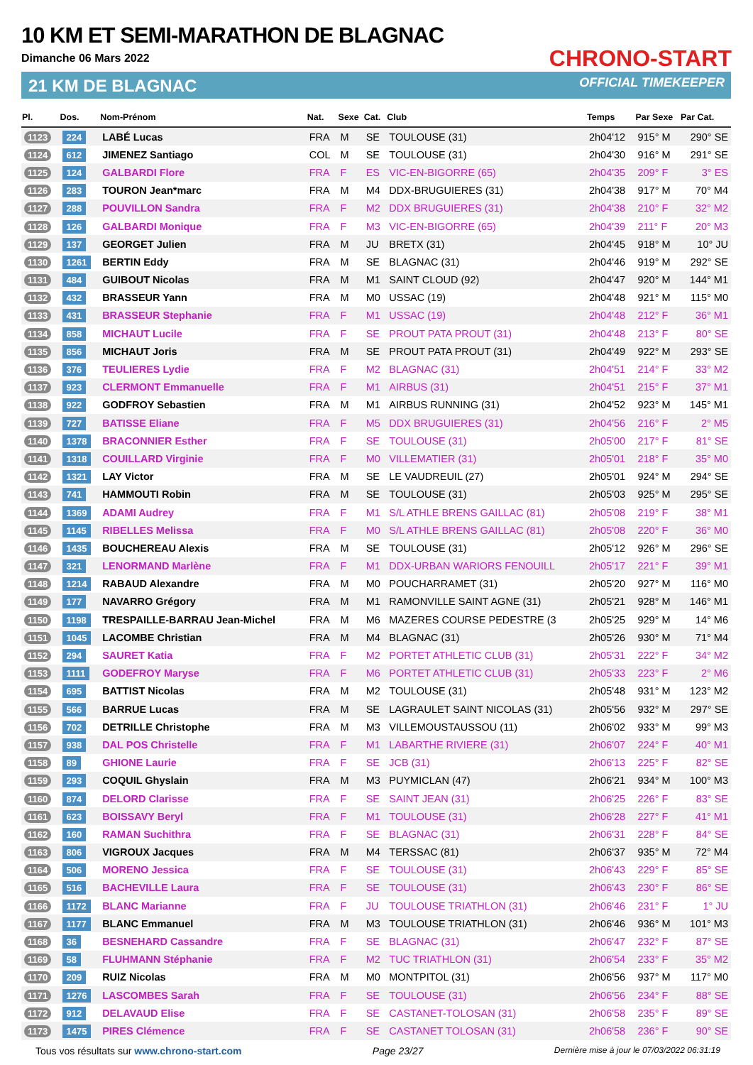10 KM ET SEMI-MARATHON DE BLAGNAC
Dimanche 06 Mars 2022
21 KM DE BLAGNAC
CHRONO-START
OFFICIAL TIMEKEEPER
| Pl. | Dos. | Nom-Prénom | Nat. | Sexe | Cat. | Club | Temps | Par Sexe | Par Cat. |
| --- | --- | --- | --- | --- | --- | --- | --- | --- | --- |
| 1123 | 224 | LABÉ Lucas | FRA | M | SE | TOULOUSE (31) | 2h04'12 | 915° M | 290° SE |
| 1124 | 612 | JIMENEZ Santiago | COL | M | SE | TOULOUSE (31) | 2h04'30 | 916° M | 291° SE |
| 1125 | 124 | GALBARDI Flore | FRA | F | ES | VIC-EN-BIGORRE (65) | 2h04'35 | 209° F | 3° ES |
| 1126 | 283 | TOURON Jean*marc | FRA | M | M4 | DDX-BRUGUIERES (31) | 2h04'38 | 917° M | 70° M4 |
| 1127 | 288 | POUVILLON Sandra | FRA | F | M2 | DDX BRUGUIERES (31) | 2h04'38 | 210° F | 32° M2 |
| 1128 | 126 | GALBARDI Monique | FRA | F | M3 | VIC-EN-BIGORRE (65) | 2h04'39 | 211° F | 20° M3 |
| 1129 | 137 | GEORGET Julien | FRA | M | JU | BRETX (31) | 2h04'45 | 918° M | 10° JU |
| 1130 | 1261 | BERTIN Eddy | FRA | M | SE | BLAGNAC (31) | 2h04'46 | 919° M | 292° SE |
| 1131 | 484 | GUIBOUT Nicolas | FRA | M | M1 | SAINT CLOUD (92) | 2h04'47 | 920° M | 144° M1 |
| 1132 | 432 | BRASSEUR Yann | FRA | M | M0 | USSAC (19) | 2h04'48 | 921° M | 115° M0 |
| 1133 | 431 | BRASSEUR Stephanie | FRA | F | M1 | USSAC (19) | 2h04'48 | 212° F | 36° M1 |
| 1134 | 858 | MICHAUT Lucile | FRA | F | SE | PROUT PATA PROUT (31) | 2h04'48 | 213° F | 80° SE |
| 1135 | 856 | MICHAUT Joris | FRA | M | SE | PROUT PATA PROUT (31) | 2h04'49 | 922° M | 293° SE |
| 1136 | 376 | TEULIERES Lydie | FRA | F | M2 | BLAGNAC (31) | 2h04'51 | 214° F | 33° M2 |
| 1137 | 923 | CLERMONT Emmanuelle | FRA | F | M1 | AIRBUS (31) | 2h04'51 | 215° F | 37° M1 |
| 1138 | 922 | GODFROY Sebastien | FRA | M | M1 | AIRBUS RUNNING (31) | 2h04'52 | 923° M | 145° M1 |
| 1139 | 727 | BATISSE Eliane | FRA | F | M5 | DDX BRUGUIERES (31) | 2h04'56 | 216° F | 2° M5 |
| 1140 | 1378 | BRACONNIER Esther | FRA | F | SE | TOULOUSE (31) | 2h05'00 | 217° F | 81° SE |
| 1141 | 1318 | COUILLARD Virginie | FRA | F | M0 | VILLEMATIER (31) | 2h05'01 | 218° F | 35° M0 |
| 1142 | 1321 | LAY Victor | FRA | M | SE | LE VAUDREUIL (27) | 2h05'01 | 924° M | 294° SE |
| 1143 | 741 | HAMMOUTI Robin | FRA | M | SE | TOULOUSE (31) | 2h05'03 | 925° M | 295° SE |
| 1144 | 1369 | ADAMI Audrey | FRA | F | M1 | S/L ATHLE BRENS GAILLAC (81) | 2h05'08 | 219° F | 38° M1 |
| 1145 | 1145 | RIBELLES Melissa | FRA | F | M0 | S/L ATHLE BRENS GAILLAC (81) | 2h05'08 | 220° F | 36° M0 |
| 1146 | 1435 | BOUCHEREAU Alexis | FRA | M | SE | TOULOUSE (31) | 2h05'12 | 926° M | 296° SE |
| 1147 | 321 | LENORMAND Marlène | FRA | F | M1 | DDX-URBAN WARIORS FENOUILL | 2h05'17 | 221° F | 39° M1 |
| 1148 | 1214 | RABAUD Alexandre | FRA | M | M0 | POUCHARRAMET (31) | 2h05'20 | 927° M | 116° M0 |
| 1149 | 177 | NAVARRO Grégory | FRA | M | M1 | RAMONVILLE SAINT AGNE (31) | 2h05'21 | 928° M | 146° M1 |
| 1150 | 1198 | TRESPAILLE-BARRAU Jean-Michel | FRA | M | M6 | MAZERES COURSE PEDESTRE (3 | 2h05'25 | 929° M | 14° M6 |
| 1151 | 1045 | LACOMBE Christian | FRA | M | M4 | BLAGNAC (31) | 2h05'26 | 930° M | 71° M4 |
| 1152 | 294 | SAURET Katia | FRA | F | M2 | PORTET ATHLETIC CLUB (31) | 2h05'31 | 222° F | 34° M2 |
| 1153 | 1111 | GODEFROY Maryse | FRA | F | M6 | PORTET ATHLETIC CLUB (31) | 2h05'33 | 223° F | 2° M6 |
| 1154 | 695 | BATTIST Nicolas | FRA | M | M2 | TOULOUSE (31) | 2h05'48 | 931° M | 123° M2 |
| 1155 | 566 | BARRUE Lucas | FRA | M | SE | LAGRAULET SAINT NICOLAS (31) | 2h05'56 | 932° M | 297° SE |
| 1156 | 702 | DETRILLE Christophe | FRA | M | M3 | VILLEMOUSTAUSSOU (11) | 2h06'02 | 933° M | 99° M3 |
| 1157 | 938 | DAL POS Christelle | FRA | F | M1 | LABARTHE RIVIERE (31) | 2h06'07 | 224° F | 40° M1 |
| 1158 | 89 | GHIONE Laurie | FRA | F | SE | JCB (31) | 2h06'13 | 225° F | 82° SE |
| 1159 | 293 | COQUIL Ghyslain | FRA | M | M3 | PUYMICLAN (47) | 2h06'21 | 934° M | 100° M3 |
| 1160 | 874 | DELORD Clarisse | FRA | F | SE | SAINT JEAN (31) | 2h06'25 | 226° F | 83° SE |
| 1161 | 623 | BOISSAVY Beryl | FRA | F | M1 | TOULOUSE (31) | 2h06'28 | 227° F | 41° M1 |
| 1162 | 160 | RAMAN Suchithra | FRA | F | SE | BLAGNAC (31) | 2h06'31 | 228° F | 84° SE |
| 1163 | 806 | VIGROUX Jacques | FRA | M | M4 | TERSSAC (81) | 2h06'37 | 935° M | 72° M4 |
| 1164 | 506 | MORENO Jessica | FRA | F | SE | TOULOUSE (31) | 2h06'43 | 229° F | 85° SE |
| 1165 | 516 | BACHEVILLE Laura | FRA | F | SE | TOULOUSE (31) | 2h06'43 | 230° F | 86° SE |
| 1166 | 1172 | BLANC Marianne | FRA | F | JU | TOULOUSE TRIATHLON (31) | 2h06'46 | 231° F | 1° JU |
| 1167 | 1177 | BLANC Emmanuel | FRA | M | M3 | TOULOUSE TRIATHLON (31) | 2h06'46 | 936° M | 101° M3 |
| 1168 | 36 | BESNEHARD Cassandre | FRA | F | SE | BLAGNAC (31) | 2h06'47 | 232° F | 87° SE |
| 1169 | 58 | FLUHMANN Stéphanie | FRA | F | M2 | TUC TRIATHLON (31) | 2h06'54 | 233° F | 35° M2 |
| 1170 | 209 | RUIZ Nicolas | FRA | M | M0 | MONTPITOL (31) | 2h06'56 | 937° M | 117° M0 |
| 1171 | 1276 | LASCOMBES Sarah | FRA | F | SE | TOULOUSE (31) | 2h06'56 | 234° F | 88° SE |
| 1172 | 912 | DELAVAUD Elise | FRA | F | SE | CASTANET-TOLOSAN (31) | 2h06'58 | 235° F | 89° SE |
| 1173 | 1475 | PIRES Clémence | FRA | F | SE | CASTANET TOLOSAN (31) | 2h06'58 | 236° F | 90° SE |
Tous vos résultats sur www.chrono-start.com Page 23/27 Dernière mise à jour le 07/03/2022 06:31:19